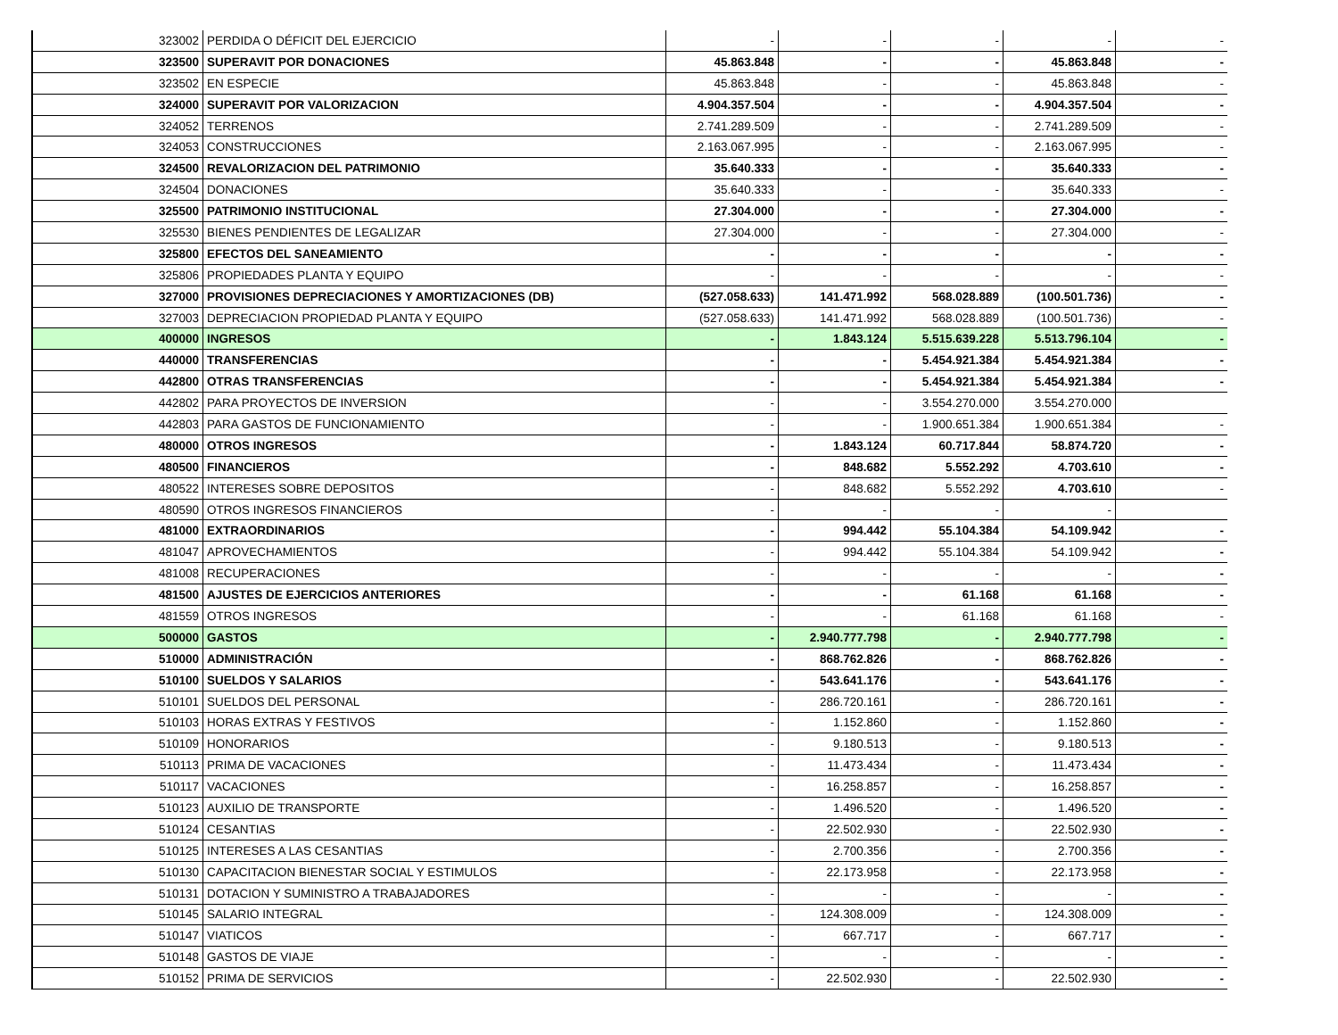| 323002 | PERDIDA O DÉFICIT DEL EJERCICIO | - | - | - | - | - |
| 323500 | SUPERAVIT POR DONACIONES | 45.863.848 | - | - | 45.863.848 | - |
| 323502 | EN ESPECIE | 45.863.848 | - | - | 45.863.848 | - |
| 324000 | SUPERAVIT POR VALORIZACION | 4.904.357.504 | - | - | 4.904.357.504 | - |
| 324052 | TERRENOS | 2.741.289.509 | - | - | 2.741.289.509 | - |
| 324053 | CONSTRUCCIONES | 2.163.067.995 | - | - | 2.163.067.995 | - |
| 324500 | REVALORIZACION DEL PATRIMONIO | 35.640.333 | - | - | 35.640.333 | - |
| 324504 | DONACIONES | 35.640.333 | - | - | 35.640.333 | - |
| 325500 | PATRIMONIO INSTITUCIONAL | 27.304.000 | - | - | 27.304.000 | - |
| 325530 | BIENES PENDIENTES DE LEGALIZAR | 27.304.000 | - | - | 27.304.000 | - |
| 325800 | EFECTOS DEL SANEAMIENTO | - | - | - | - | - |
| 325806 | PROPIEDADES PLANTA Y EQUIPO | - | - | - | - | - |
| 327000 | PROVISIONES DEPRECIACIONES Y AMORTIZACIONES (DB) | (527.058.633) | 141.471.992 | 568.028.889 | (100.501.736) | - |
| 327003 | DEPRECIACION PROPIEDAD PLANTA Y EQUIPO | (527.058.633) | 141.471.992 | 568.028.889 | (100.501.736) | - |
| 400000 | INGRESOS | - | 1.843.124 | 5.515.639.228 | 5.513.796.104 | - |
| 440000 | TRANSFERENCIAS | - | - | 5.454.921.384 | 5.454.921.384 | - |
| 442800 | OTRAS TRANSFERENCIAS | - | - | 5.454.921.384 | 5.454.921.384 | - |
| 442802 | PARA PROYECTOS DE INVERSION | - | - | 3.554.270.000 | 3.554.270.000 | |
| 442803 | PARA GASTOS DE FUNCIONAMIENTO | - | - | 1.900.651.384 | 1.900.651.384 | - |
| 480000 | OTROS INGRESOS | - | 1.843.124 | 60.717.844 | 58.874.720 | - |
| 480500 | FINANCIEROS | - | 848.682 | 5.552.292 | 4.703.610 | - |
| 480522 | INTERESES SOBRE DEPOSITOS | - | 848.682 | 5.552.292 | 4.703.610 | - |
| 480590 | OTROS INGRESOS FINANCIEROS | - | - | - | - | |
| 481000 | EXTRAORDINARIOS | - | 994.442 | 55.104.384 | 54.109.942 | - |
| 481047 | APROVECHAMIENTOS | - | 994.442 | 55.104.384 | 54.109.942 | - |
| 481008 | RECUPERACIONES | - | - | - | - | - |
| 481500 | AJUSTES DE EJERCICIOS ANTERIORES | - | - | 61.168 | 61.168 | - |
| 481559 | OTROS INGRESOS | - | - | 61.168 | 61.168 | - |
| 500000 | GASTOS | - | 2.940.777.798 | - | 2.940.777.798 | - |
| 510000 | ADMINISTRACIÓN | - | 868.762.826 | - | 868.762.826 | - |
| 510100 | SUELDOS Y SALARIOS | - | 543.641.176 | - | 543.641.176 | - |
| 510101 | SUELDOS DEL PERSONAL | - | 286.720.161 | - | 286.720.161 | - |
| 510103 | HORAS EXTRAS Y FESTIVOS | - | 1.152.860 | - | 1.152.860 | - |
| 510109 | HONORARIOS | - | 9.180.513 | - | 9.180.513 | - |
| 510113 | PRIMA DE VACACIONES | - | 11.473.434 | - | 11.473.434 | - |
| 510117 | VACACIONES | - | 16.258.857 | - | 16.258.857 | - |
| 510123 | AUXILIO DE TRANSPORTE | - | 1.496.520 | - | 1.496.520 | - |
| 510124 | CESANTIAS | - | 22.502.930 | - | 22.502.930 | - |
| 510125 | INTERESES A LAS CESANTIAS | - | 2.700.356 | - | 2.700.356 | - |
| 510130 | CAPACITACION BIENESTAR SOCIAL Y ESTIMULOS | - | 22.173.958 | - | 22.173.958 | - |
| 510131 | DOTACION Y SUMINISTRO A TRABAJADORES | - | - | - | - | - |
| 510145 | SALARIO INTEGRAL | - | 124.308.009 | - | 124.308.009 | - |
| 510147 | VIATICOS | - | 667.717 | - | 667.717 | - |
| 510148 | GASTOS DE VIAJE | - | - | - | - | - |
| 510152 | PRIMA DE SERVICIOS | - | 22.502.930 | - | 22.502.930 | - |